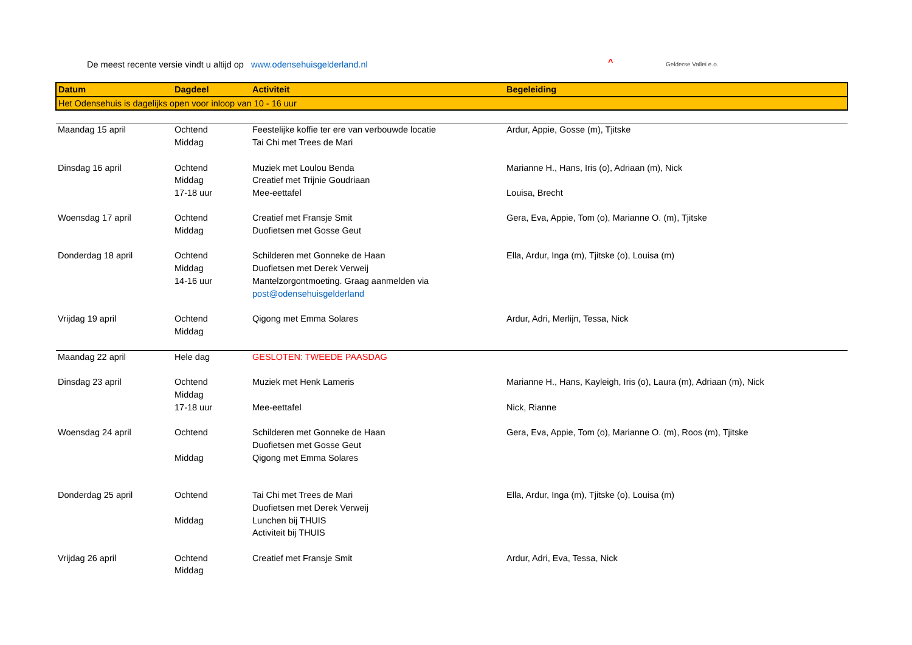De meest recente versie vindt u altijd op www.odensehuisgelderland.nl ^ Gelderse Vallei e.o.
| Datum | Dagdeel | Activiteit | Begeleiding |
| Het Odensehuis is dagelijks open voor inloop van 10 - 16 uur | | | |
| Maandag 15 april | Ochtend | Feestelijke koffie ter ere van verbouwde locatie | Ardur, Appie, Gosse (m), Tjitske |
| | Middag | Tai Chi met Trees de Mari | |
| Dinsdag 16 april | Ochtend | Muziek met Loulou Benda | Marianne H., Hans, Iris (o), Adriaan (m), Nick |
| | Middag | Creatief met Trijnie Goudriaan | |
| | 17-18 uur | Mee-eettafel | Louisa, Brecht |
| Woensdag 17 april | Ochtend | Creatief met Fransje Smit | Gera, Eva, Appie, Tom (o), Marianne O. (m), Tjitske |
| | Middag | Duofietsen met Gosse Geut | |
| Donderdag 18 april | Ochtend | Schilderen met Gonneke de Haan | Ella, Ardur, Inga (m), Tjitske (o), Louisa (m) |
| | Middag | Duofietsen met Derek Verweij | |
| | 14-16 uur | Mantelzorgontmoeting. Graag aanmelden via post@odensehuisgelderland | |
| Vrijdag 19 april | Ochtend | Qigong met Emma Solares | Ardur, Adri, Merlijn, Tessa, Nick |
| | Middag | | |
| Maandag 22 april | Hele dag | GESLOTEN: TWEEDE PAASDAG | |
| Dinsdag 23 april | Ochtend | Muziek met Henk Lameris | Marianne H., Hans, Kayleigh, Iris (o), Laura (m), Adriaan (m), Nick |
| | Middag | | |
| | 17-18 uur | Mee-eettafel | Nick, Rianne |
| Woensdag 24 april | Ochtend | Schilderen met Gonneke de Haan | Gera, Eva, Appie, Tom (o), Marianne O. (m), Roos (m), Tjitske |
| | | Duofietsen met Gosse Geut | |
| | Middag | Qigong met Emma Solares | |
| Donderdag 25 april | Ochtend | Tai Chi met Trees de Mari | Ella, Ardur, Inga (m), Tjitske (o), Louisa (m) |
| | | Duofietsen met Derek Verweij | |
| | Middag | Lunchen bij THUIS | |
| | | Activiteit bij THUIS | |
| Vrijdag 26 april | Ochtend | Creatief met Fransje Smit | Ardur, Adri, Eva, Tessa, Nick |
| | Middag | | |